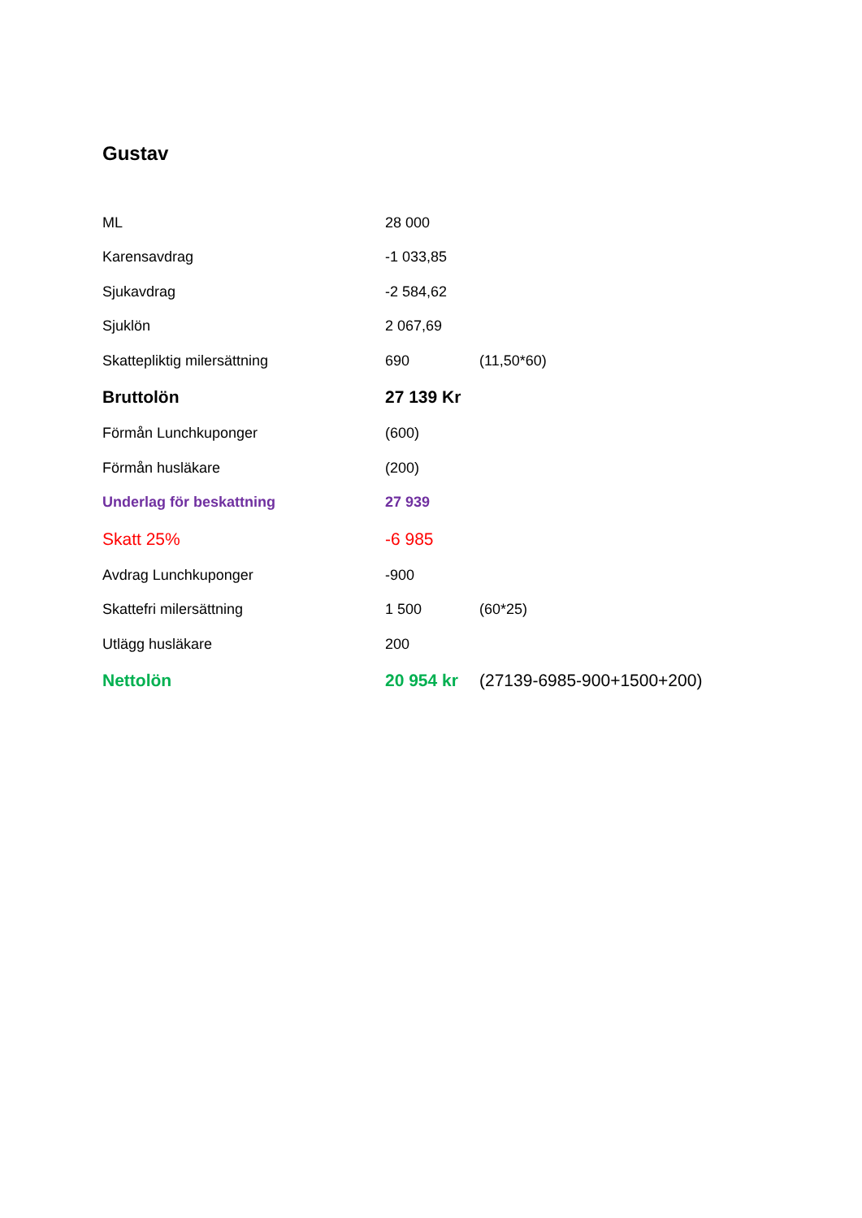Gustav
| ML | 28 000 | |
| Karensavdrag | -1 033,85 | |
| Sjukavdrag | -2 584,62 | |
| Sjuklön | 2 067,69 | |
| Skattepliktig milersättning | 690 | (11,50*60) |
| Bruttolön | 27 139 Kr | |
| Förmån Lunchkuponger | (600) | |
| Förmån husläkare | (200) | |
| Underlag för beskattning | 27 939 | |
| Skatt 25% | -6 985 | |
| Avdrag Lunchkuponger | -900 | |
| Skattefri milersättning | 1 500 | (60*25) |
| Utlägg husläkare | 200 | |
| Nettolön | 20 954 kr | (27139-6985-900+1500+200) |